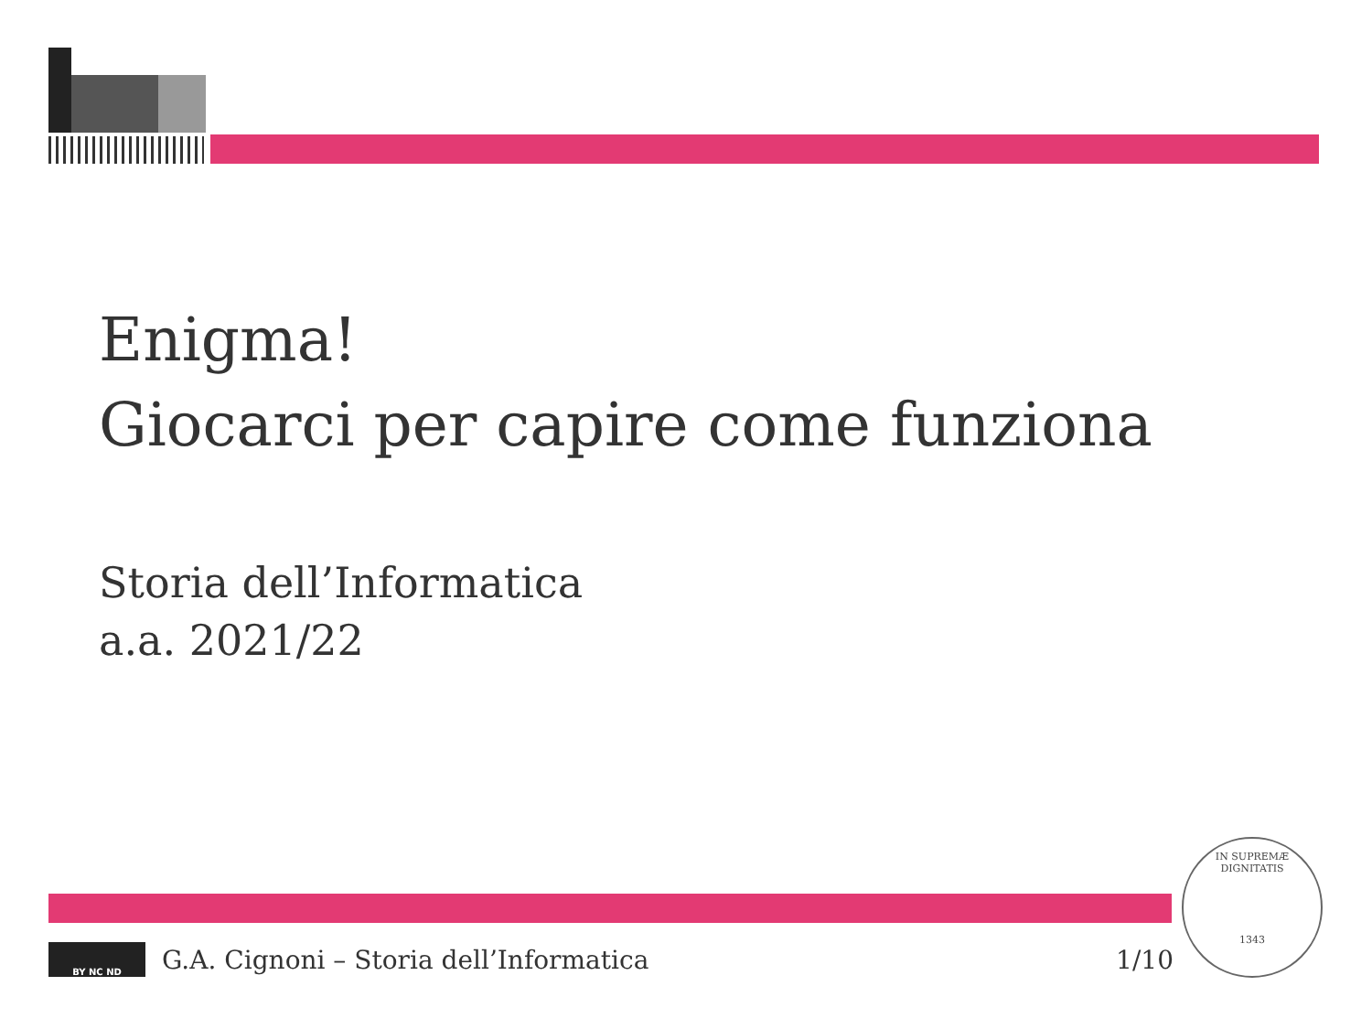Enigma!
Giocarci per capire come funziona
Storia dell’Informatica
a.a. 2021/22
BY NC ND
G.A. Cignoni – Storia dell’Informatica 1/10
IN SUPREMÆ DIGNITATIS
1343